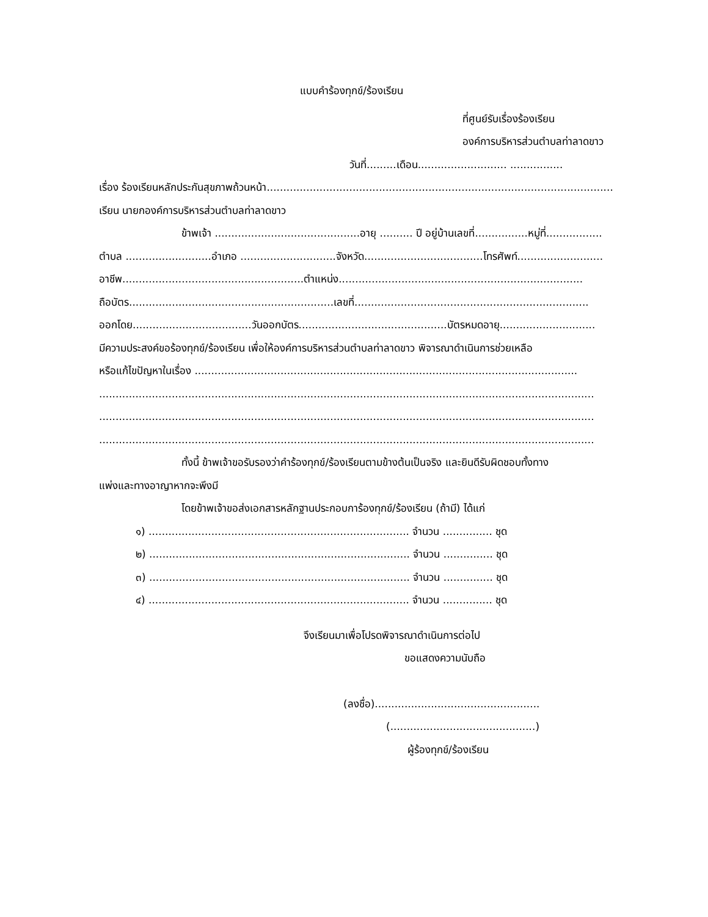แบบคำร้องทุกข์/ร้องเรียน
ที่ศูนย์รับเรื่องร้องเรียน
องค์การบริหารส่วนตำบลท่าลาดขาว
วันที่.........เดือน........................... ................
เรื่อง ร้องเรียนหลักประกันสุขภาพถ้วนหน้า.........................................................................................................
เรียน นายกองค์การบริหารส่วนตำบลท่าลาดขาว
ข้าพเจ้า ............................................อายุ .......... ปี อยู่บ้านเลขที่................หมู่ที่.................
ตำบล ..........................อำเภอ .............................จังหวัด....................................โทรศัพท์..........................
อาชีพ.......................................................ตำแหน่ง..........................................................................
ถือบัตร..............................................................เลขที่.......................................................................
ออกโดย....................................วันออกบัตร.............................................บัตรหมดอายุ.............................
มีความประสงค์ขอร้องทุกข์/ร้องเรียน เพื่อให้องค์การบริหารส่วนตำบลท่าลาดขาว พิจารณาดำเนินการช่วยเหลือ
หรือแก้ไขปัญหาในเรื่อง ....................................................................................................................
......................................................................................................................................................
......................................................................................................................................................
......................................................................................................................................................
ทั้งนี้ ข้าพเจ้าขอรับรองว่าคำร้องทุกข์/ร้องเรียนตามข้างต้นเป็นจริง และยินดีรับผิดชอบทั้งทาง
แพ่งและทางอาญาหากจะพึงมี
โดยข้าพเจ้าขอส่งเอกสารหลักฐานประกอบการ้องทุกข์/ร้องเรียน (ถ้ามี) ได้แก่
๑) ............................................................................... จำนวน ............... ชุด
๒) ............................................................................... จำนวน ............... ชุด
๓) ............................................................................... จำนวน ............... ชุด
๔) ............................................................................... จำนวน ............... ชุด
จึงเรียนมาเพื่อโปรดพิจารณาดำเนินการต่อไป
ขอแสดงความนับถือ
(ลงชื่อ)..................................................
(............................................)
ผู้ร้องทุกข์/ร้องเรียน